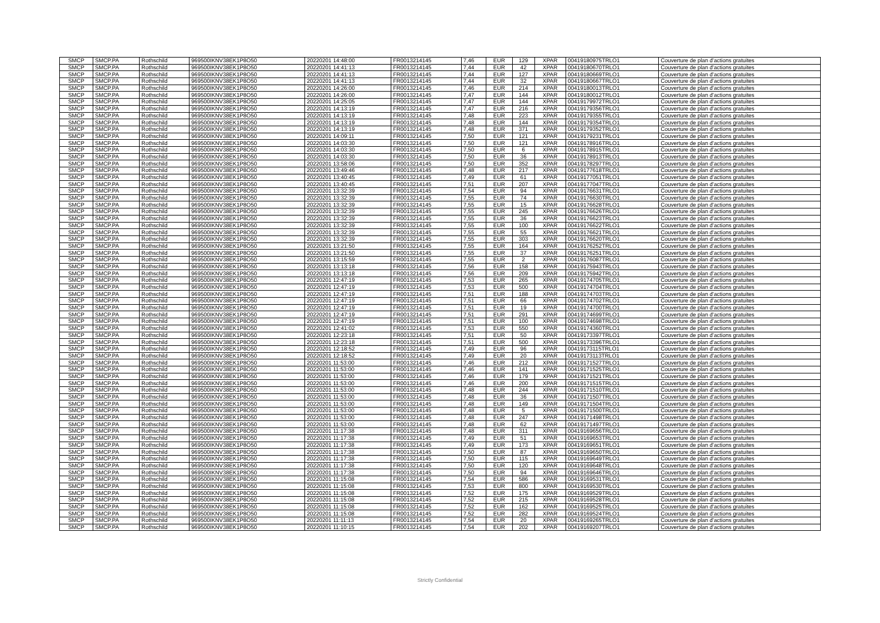| SMCP | SMCP.PA | Rothschild | 969500IKNV38EK1P8O50 | 20220201 14:48:00 | FR0013214145 | 7,46 | EUR | 129 | XPAR | 00419180975TRLO1 | Couverture de plan d'actions gratuites |
| SMCP | SMCP.PA | Rothschild | 969500IKNV38EK1P8O50 | 20220201 14:41:13 | FR0013214145 | 7,44 | EUR | 42 | XPAR | 00419180670TRLO1 | Couverture de plan d'actions gratuites |
| SMCP | SMCP.PA | Rothschild | 969500IKNV38EK1P8O50 | 20220201 14:41:13 | FR0013214145 | 7,44 | EUR | 127 | XPAR | 00419180669TRLO1 | Couverture de plan d'actions gratuites |
| SMCP | SMCP.PA | Rothschild | 969500IKNV38EK1P8O50 | 20220201 14:41:13 | FR0013214145 | 7,44 | EUR | 32 | XPAR | 00419180667TRLO1 | Couverture de plan d'actions gratuites |
| SMCP | SMCP.PA | Rothschild | 969500IKNV38EK1P8O50 | 20220201 14:26:00 | FR0013214145 | 7,46 | EUR | 214 | XPAR | 00419180013TRLO1 | Couverture de plan d'actions gratuites |
| SMCP | SMCP.PA | Rothschild | 969500IKNV38EK1P8O50 | 20220201 14:26:00 | FR0013214145 | 7,47 | EUR | 144 | XPAR | 00419180012TRLO1 | Couverture de plan d'actions gratuites |
| SMCP | SMCP.PA | Rothschild | 969500IKNV38EK1P8O50 | 20220201 14:25:05 | FR0013214145 | 7,47 | EUR | 144 | XPAR | 00419179972TRLO1 | Couverture de plan d'actions gratuites |
| SMCP | SMCP.PA | Rothschild | 969500IKNV38EK1P8O50 | 20220201 14:13:19 | FR0013214145 | 7,47 | EUR | 216 | XPAR | 00419179356TRLO1 | Couverture de plan d'actions gratuites |
| SMCP | SMCP.PA | Rothschild | 969500IKNV38EK1P8O50 | 20220201 14:13:19 | FR0013214145 | 7,48 | EUR | 223 | XPAR | 00419179355TRLO1 | Couverture de plan d'actions gratuites |
| SMCP | SMCP.PA | Rothschild | 969500IKNV38EK1P8O50 | 20220201 14:13:19 | FR0013214145 | 7,48 | EUR | 144 | XPAR | 00419179354TRLO1 | Couverture de plan d'actions gratuites |
| SMCP | SMCP.PA | Rothschild | 969500IKNV38EK1P8O50 | 20220201 14:13:19 | FR0013214145 | 7,48 | EUR | 371 | XPAR | 00419179352TRLO1 | Couverture de plan d'actions gratuites |
| SMCP | SMCP.PA | Rothschild | 969500IKNV38EK1P8O50 | 20220201 14:09:11 | FR0013214145 | 7,50 | EUR | 121 | XPAR | 00419179231TRLO1 | Couverture de plan d'actions gratuites |
| SMCP | SMCP.PA | Rothschild | 969500IKNV38EK1P8O50 | 20220201 14:03:30 | FR0013214145 | 7,50 | EUR | 121 | XPAR | 00419178916TRLO1 | Couverture de plan d'actions gratuites |
| SMCP | SMCP.PA | Rothschild | 969500IKNV38EK1P8O50 | 20220201 14:03:30 | FR0013214145 | 7,50 | EUR | 6 | XPAR | 00419178915TRLO1 | Couverture de plan d'actions gratuites |
| SMCP | SMCP.PA | Rothschild | 969500IKNV38EK1P8O50 | 20220201 14:03:30 | FR0013214145 | 7,50 | EUR | 36 | XPAR | 00419178913TRLO1 | Couverture de plan d'actions gratuites |
| SMCP | SMCP.PA | Rothschild | 969500IKNV38EK1P8O50 | 20220201 13:58:06 | FR0013214145 | 7,50 | EUR | 352 | XPAR | 00419178297TRLO1 | Couverture de plan d'actions gratuites |
| SMCP | SMCP.PA | Rothschild | 969500IKNV38EK1P8O50 | 20220201 13:49:46 | FR0013214145 | 7,48 | EUR | 217 | XPAR | 00419177618TRLO1 | Couverture de plan d'actions gratuites |
| SMCP | SMCP.PA | Rothschild | 969500IKNV38EK1P8O50 | 20220201 13:40:45 | FR0013214145 | 7,49 | EUR | 61 | XPAR | 00419177051TRLO1 | Couverture de plan d'actions gratuites |
| SMCP | SMCP.PA | Rothschild | 969500IKNV38EK1P8O50 | 20220201 13:40:45 | FR0013214145 | 7,51 | EUR | 207 | XPAR | 00419177047TRLO1 | Couverture de plan d'actions gratuites |
| SMCP | SMCP.PA | Rothschild | 969500IKNV38EK1P8O50 | 20220201 13:32:39 | FR0013214145 | 7,54 | EUR | 94 | XPAR | 00419176631TRLO1 | Couverture de plan d'actions gratuites |
| SMCP | SMCP.PA | Rothschild | 969500IKNV38EK1P8O50 | 20220201 13:32:39 | FR0013214145 | 7,55 | EUR | 74 | XPAR | 00419176630TRLO1 | Couverture de plan d'actions gratuites |
| SMCP | SMCP.PA | Rothschild | 969500IKNV38EK1P8O50 | 20220201 13:32:39 | FR0013214145 | 7,55 | EUR | 15 | XPAR | 00419176628TRLO1 | Couverture de plan d'actions gratuites |
| SMCP | SMCP.PA | Rothschild | 969500IKNV38EK1P8O50 | 20220201 13:32:39 | FR0013214145 | 7,55 | EUR | 245 | XPAR | 00419176626TRLO1 | Couverture de plan d'actions gratuites |
| SMCP | SMCP.PA | Rothschild | 969500IKNV38EK1P8O50 | 20220201 13:32:39 | FR0013214145 | 7,55 | EUR | 36 | XPAR | 00419176623TRLO1 | Couverture de plan d'actions gratuites |
| SMCP | SMCP.PA | Rothschild | 969500IKNV38EK1P8O50 | 20220201 13:32:39 | FR0013214145 | 7,55 | EUR | 100 | XPAR | 00419176622TRLO1 | Couverture de plan d'actions gratuites |
| SMCP | SMCP.PA | Rothschild | 969500IKNV38EK1P8O50 | 20220201 13:32:39 | FR0013214145 | 7,55 | EUR | 55 | XPAR | 00419176621TRLO1 | Couverture de plan d'actions gratuites |
| SMCP | SMCP.PA | Rothschild | 969500IKNV38EK1P8O50 | 20220201 13:32:39 | FR0013214145 | 7,55 | EUR | 303 | XPAR | 00419176620TRLO1 | Couverture de plan d'actions gratuites |
| SMCP | SMCP.PA | Rothschild | 969500IKNV38EK1P8O50 | 20220201 13:21:50 | FR0013214145 | 7,55 | EUR | 164 | XPAR | 00419176252TRLO1 | Couverture de plan d'actions gratuites |
| SMCP | SMCP.PA | Rothschild | 969500IKNV38EK1P8O50 | 20220201 13:21:50 | FR0013214145 | 7,55 | EUR | 37 | XPAR | 00419176251TRLO1 | Couverture de plan d'actions gratuites |
| SMCP | SMCP.PA | Rothschild | 969500IKNV38EK1P8O50 | 20220201 13:15:59 | FR0013214145 | 7,55 | EUR | 2 | XPAR | 00419176087TRLO1 | Couverture de plan d'actions gratuites |
| SMCP | SMCP.PA | Rothschild | 969500IKNV38EK1P8O50 | 20220201 13:13:18 | FR0013214145 | 7,56 | EUR | 158 | XPAR | 00419175943TRLO1 | Couverture de plan d'actions gratuites |
| SMCP | SMCP.PA | Rothschild | 969500IKNV38EK1P8O50 | 20220201 13:13:18 | FR0013214145 | 7,56 | EUR | 209 | XPAR | 00419175942TRLO1 | Couverture de plan d'actions gratuites |
| SMCP | SMCP.PA | Rothschild | 969500IKNV38EK1P8O50 | 20220201 12:47:19 | FR0013214145 | 7,53 | EUR | 265 | XPAR | 00419174705TRLO1 | Couverture de plan d'actions gratuites |
| SMCP | SMCP.PA | Rothschild | 969500IKNV38EK1P8O50 | 20220201 12:47:19 | FR0013214145 | 7,53 | EUR | 500 | XPAR | 00419174704TRLO1 | Couverture de plan d'actions gratuites |
| SMCP | SMCP.PA | Rothschild | 969500IKNV38EK1P8O50 | 20220201 12:47:19 | FR0013214145 | 7,51 | EUR | 188 | XPAR | 00419174703TRLO1 | Couverture de plan d'actions gratuites |
| SMCP | SMCP.PA | Rothschild | 969500IKNV38EK1P8O50 | 20220201 12:47:19 | FR0013214145 | 7,51 | EUR | 66 | XPAR | 00419174702TRLO1 | Couverture de plan d'actions gratuites |
| SMCP | SMCP.PA | Rothschild | 969500IKNV38EK1P8O50 | 20220201 12:47:19 | FR0013214145 | 7,51 | EUR | 19 | XPAR | 00419174700TRLO1 | Couverture de plan d'actions gratuites |
| SMCP | SMCP.PA | Rothschild | 969500IKNV38EK1P8O50 | 20220201 12:47:19 | FR0013214145 | 7,51 | EUR | 291 | XPAR | 00419174699TRLO1 | Couverture de plan d'actions gratuites |
| SMCP | SMCP.PA | Rothschild | 969500IKNV38EK1P8O50 | 20220201 12:47:19 | FR0013214145 | 7,51 | EUR | 100 | XPAR | 00419174698TRLO1 | Couverture de plan d'actions gratuites |
| SMCP | SMCP.PA | Rothschild | 969500IKNV38EK1P8O50 | 20220201 12:41:02 | FR0013214145 | 7,53 | EUR | 550 | XPAR | 00419174360TRLO1 | Couverture de plan d'actions gratuites |
| SMCP | SMCP.PA | Rothschild | 969500IKNV38EK1P8O50 | 20220201 12:23:18 | FR0013214145 | 7,51 | EUR | 50 | XPAR | 00419173397TRLO1 | Couverture de plan d'actions gratuites |
| SMCP | SMCP.PA | Rothschild | 969500IKNV38EK1P8O50 | 20220201 12:23:18 | FR0013214145 | 7,51 | EUR | 500 | XPAR | 00419173396TRLO1 | Couverture de plan d'actions gratuites |
| SMCP | SMCP.PA | Rothschild | 969500IKNV38EK1P8O50 | 20220201 12:18:52 | FR0013214145 | 7,49 | EUR | 96 | XPAR | 00419173115TRLO1 | Couverture de plan d'actions gratuites |
| SMCP | SMCP.PA | Rothschild | 969500IKNV38EK1P8O50 | 20220201 12:18:52 | FR0013214145 | 7,49 | EUR | 20 | XPAR | 00419173113TRLO1 | Couverture de plan d'actions gratuites |
| SMCP | SMCP.PA | Rothschild | 969500IKNV38EK1P8O50 | 20220201 11:53:00 | FR0013214145 | 7,46 | EUR | 212 | XPAR | 00419171527TRLO1 | Couverture de plan d'actions gratuites |
| SMCP | SMCP.PA | Rothschild | 969500IKNV38EK1P8O50 | 20220201 11:53:00 | FR0013214145 | 7,46 | EUR | 141 | XPAR | 00419171525TRLO1 | Couverture de plan d'actions gratuites |
| SMCP | SMCP.PA | Rothschild | 969500IKNV38EK1P8O50 | 20220201 11:53:00 | FR0013214145 | 7,46 | EUR | 179 | XPAR | 00419171521TRLO1 | Couverture de plan d'actions gratuites |
| SMCP | SMCP.PA | Rothschild | 969500IKNV38EK1P8O50 | 20220201 11:53:00 | FR0013214145 | 7,46 | EUR | 200 | XPAR | 00419171515TRLO1 | Couverture de plan d'actions gratuites |
| SMCP | SMCP.PA | Rothschild | 969500IKNV38EK1P8O50 | 20220201 11:53:00 | FR0013214145 | 7,48 | EUR | 244 | XPAR | 00419171510TRLO1 | Couverture de plan d'actions gratuites |
| SMCP | SMCP.PA | Rothschild | 969500IKNV38EK1P8O50 | 20220201 11:53:00 | FR0013214145 | 7,48 | EUR | 36 | XPAR | 00419171507TRLO1 | Couverture de plan d'actions gratuites |
| SMCP | SMCP.PA | Rothschild | 969500IKNV38EK1P8O50 | 20220201 11:53:00 | FR0013214145 | 7,48 | EUR | 149 | XPAR | 00419171504TRLO1 | Couverture de plan d'actions gratuites |
| SMCP | SMCP.PA | Rothschild | 969500IKNV38EK1P8O50 | 20220201 11:53:00 | FR0013214145 | 7,48 | EUR | 5 | XPAR | 00419171500TRLO1 | Couverture de plan d'actions gratuites |
| SMCP | SMCP.PA | Rothschild | 969500IKNV38EK1P8O50 | 20220201 11:53:00 | FR0013214145 | 7,48 | EUR | 247 | XPAR | 00419171498TRLO1 | Couverture de plan d'actions gratuites |
| SMCP | SMCP.PA | Rothschild | 969500IKNV38EK1P8O50 | 20220201 11:53:00 | FR0013214145 | 7,48 | EUR | 62 | XPAR | 00419171497TRLO1 | Couverture de plan d'actions gratuites |
| SMCP | SMCP.PA | Rothschild | 969500IKNV38EK1P8O50 | 20220201 11:17:38 | FR0013214145 | 7,48 | EUR | 311 | XPAR | 00419169656TRLO1 | Couverture de plan d'actions gratuites |
| SMCP | SMCP.PA | Rothschild | 969500IKNV38EK1P8O50 | 20220201 11:17:38 | FR0013214145 | 7,49 | EUR | 51 | XPAR | 00419169653TRLO1 | Couverture de plan d'actions gratuites |
| SMCP | SMCP.PA | Rothschild | 969500IKNV38EK1P8O50 | 20220201 11:17:38 | FR0013214145 | 7,49 | EUR | 173 | XPAR | 00419169651TRLO1 | Couverture de plan d'actions gratuites |
| SMCP | SMCP.PA | Rothschild | 969500IKNV38EK1P8O50 | 20220201 11:17:38 | FR0013214145 | 7,50 | EUR | 87 | XPAR | 00419169650TRLO1 | Couverture de plan d'actions gratuites |
| SMCP | SMCP.PA | Rothschild | 969500IKNV38EK1P8O50 | 20220201 11:17:38 | FR0013214145 | 7,50 | EUR | 115 | XPAR | 00419169649TRLO1 | Couverture de plan d'actions gratuites |
| SMCP | SMCP.PA | Rothschild | 969500IKNV38EK1P8O50 | 20220201 11:17:38 | FR0013214145 | 7,50 | EUR | 120 | XPAR | 00419169648TRLO1 | Couverture de plan d'actions gratuites |
| SMCP | SMCP.PA | Rothschild | 969500IKNV38EK1P8O50 | 20220201 11:17:38 | FR0013214145 | 7,50 | EUR | 94 | XPAR | 00419169646TRLO1 | Couverture de plan d'actions gratuites |
| SMCP | SMCP.PA | Rothschild | 969500IKNV38EK1P8O50 | 20220201 11:15:08 | FR0013214145 | 7,54 | EUR | 586 | XPAR | 00419169531TRLO1 | Couverture de plan d'actions gratuites |
| SMCP | SMCP.PA | Rothschild | 969500IKNV38EK1P8O50 | 20220201 11:15:08 | FR0013214145 | 7,53 | EUR | 800 | XPAR | 00419169530TRLO1 | Couverture de plan d'actions gratuites |
| SMCP | SMCP.PA | Rothschild | 969500IKNV38EK1P8O50 | 20220201 11:15:08 | FR0013214145 | 7,52 | EUR | 175 | XPAR | 00419169529TRLO1 | Couverture de plan d'actions gratuites |
| SMCP | SMCP.PA | Rothschild | 969500IKNV38EK1P8O50 | 20220201 11:15:08 | FR0013214145 | 7,52 | EUR | 215 | XPAR | 00419169528TRLO1 | Couverture de plan d'actions gratuites |
| SMCP | SMCP.PA | Rothschild | 969500IKNV38EK1P8O50 | 20220201 11:15:08 | FR0013214145 | 7,52 | EUR | 162 | XPAR | 00419169525TRLO1 | Couverture de plan d'actions gratuites |
| SMCP | SMCP.PA | Rothschild | 969500IKNV38EK1P8O50 | 20220201 11:15:08 | FR0013214145 | 7,52 | EUR | 282 | XPAR | 00419169524TRLO1 | Couverture de plan d'actions gratuites |
| SMCP | SMCP.PA | Rothschild | 969500IKNV38EK1P8O50 | 20220201 11:11:13 | FR0013214145 | 7,54 | EUR | 20 | XPAR | 00419169265TRLO1 | Couverture de plan d'actions gratuites |
| SMCP | SMCP.PA | Rothschild | 969500IKNV38EK1P8O50 | 20220201 11:10:15 | FR0013214145 | 7,54 | EUR | 202 | XPAR | 00419169207TRLO1 | Couverture de plan d'actions gratuites |
Strictly Confidential